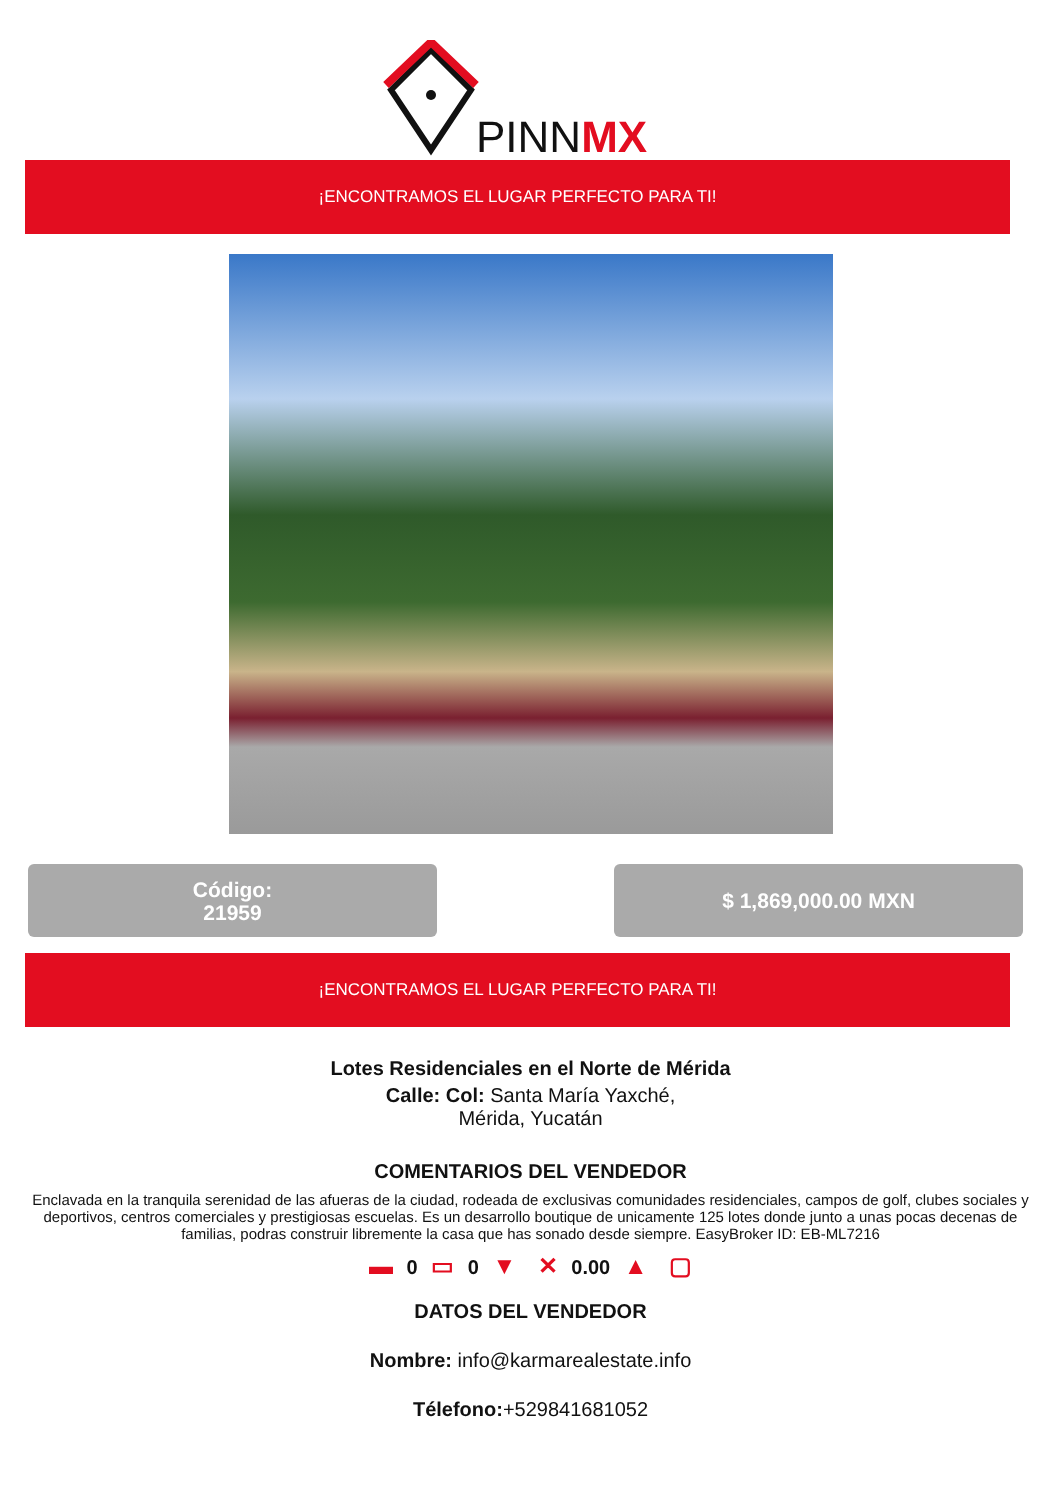PINNMX
¡ENCONTRAMOS EL LUGAR PERFECTO PARA TI!
Código:
21959
$ 1,869,000.00 MXN
¡ENCONTRAMOS EL LUGAR PERFECTO PARA TI!
Lotes Residenciales en el Norte de Mérida
Calle: Col: Santa María Yaxché,
Mérida, Yucatán
COMENTARIOS DEL VENDEDOR
Enclavada en la tranquila serenidad de las afueras de la ciudad, rodeada de exclusivas comunidades residenciales, campos de golf, clubes sociales y deportivos, centros comerciales y prestigiosas escuelas. Es un desarrollo boutique de unicamente 125 lotes donde junto a unas pocas decenas de familias, podras construir libremente la casa que has sonado desde siempre. EasyBroker ID: EB-ML7216
▬ 0 ▭ 0 ▼ ✕ 0.00 ▲ ▢
DATOS DEL VENDEDOR
Nombre: info@karmarealestate.info
Télefono:+529841681052